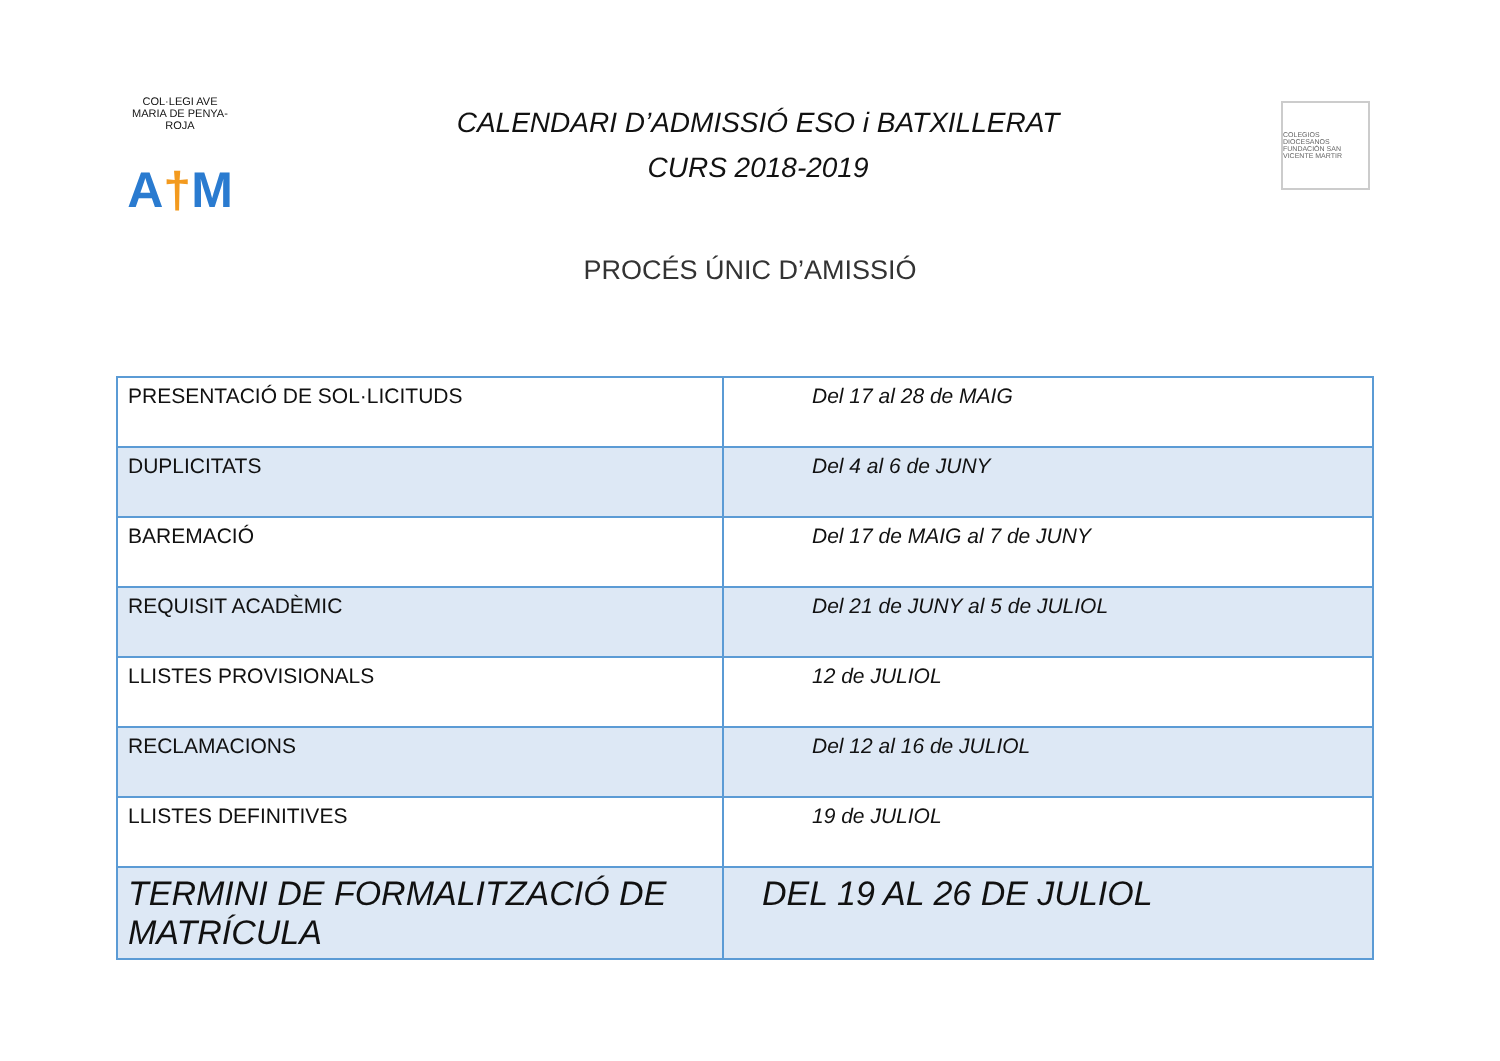COL·LEGI AVE MARIA DE PENYA-ROJA
A†M
CALENDARI D’ADMISSIÓ ESO i BATXILLERAT
CURS 2018-2019
COLEGIOS DIOCESANOS
FUNDACIÓN SAN VICENTE MARTIR
PROCÉS ÚNIC D’AMISSIÓ
| PRESENTACIÓ DE SOL·LICITUDS | Del 17 al 28 de MAIG |
| DUPLICITATS | Del 4 al 6 de JUNY |
| BAREMACIÓ | Del 17 de MAIG al 7 de JUNY |
| REQUISIT ACADÈMIC | Del 21 de JUNY al 5 de JULIOL |
| LLISTES PROVISIONALS | 12 de JULIOL |
| RECLAMACIONS | Del 12 al 16 de JULIOL |
| LLISTES DEFINITIVES | 19 de JULIOL |
| TERMINI DE FORMALITZACIÓ DE MATRÍCULA | DEL 19 AL 26 DE JULIOL |